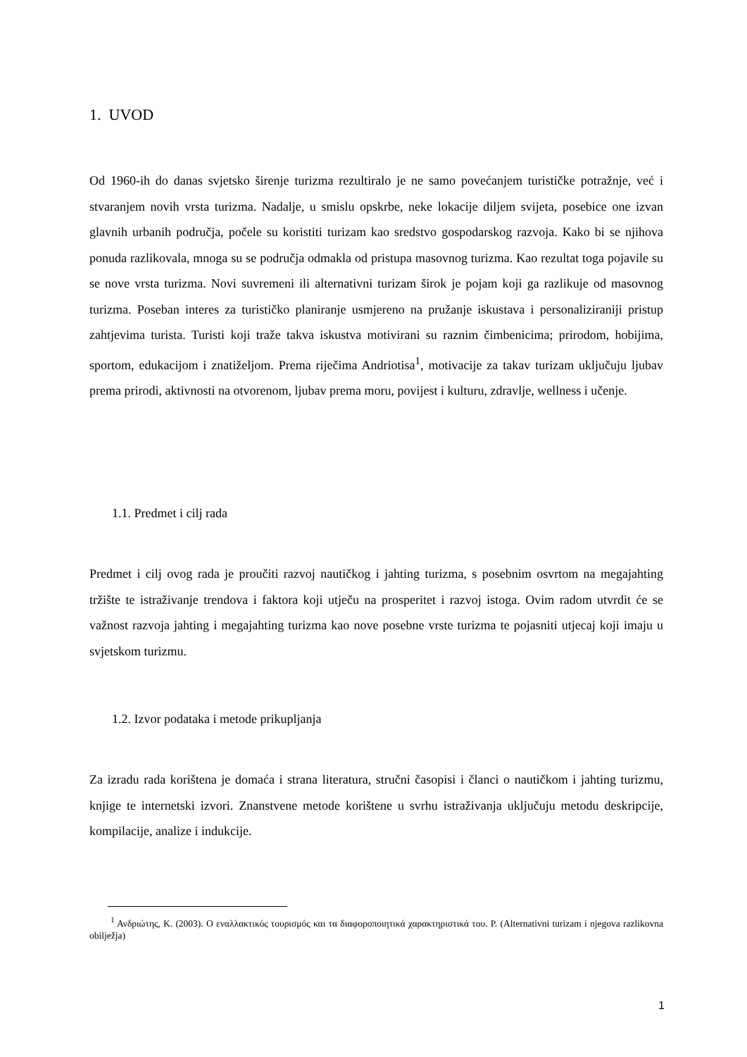1. UVOD
Od 1960-ih do danas svjetsko širenje turizma rezultiralo je ne samo povećanjem turističke potražnje, već i stvaranjem novih vrsta turizma. Nadalje, u smislu opskrbe, neke lokacije diljem svijeta, posebice one izvan glavnih urbanih područja, počele su koristiti turizam kao sredstvo gospodarskog razvoja. Kako bi se njihova ponuda razlikovala, mnoga su se područja odmakla od pristupa masovnog turizma. Kao rezultat toga pojavile su se nove vrsta turizma. Novi suvremeni ili alternativni turizam širok je pojam koji ga razlikuje od masovnog turizma. Poseban interes za turističko planiranje usmjereno na pružanje iskustava i personaliziraniji pristup zahtjevima turista. Turisti koji traže takva iskustva motivirani su raznim čimbenicima; prirodom, hobijima, sportom, edukacijom i znatiželjom. Prema riječima Andriotisa<sup>1</sup>, motivacije za takav turizam uključuju ljubav prema prirodi, aktivnosti na otvorenom, ljubav prema moru, povijest i kulturu, zdravlje, wellness i učenje.
1.1. Predmet i cilj rada
Predmet i cilj ovog rada je proučiti razvoj nautičkog i jahting turizma, s posebnim osvrtom na megajahting tržište te istraživanje trendova i faktora koji utječu na prosperitet i razvoj istoga. Ovim radom utvrdit će se važnost razvoja jahting i megajahting turizma kao nove posebne vrste turizma te pojasniti utjecaj koji imaju u svjetskom turizmu.
1.2. Izvor podataka i metode prikupljanja
Za izradu rada korištena je domaća i strana literatura, stručni časopisi i članci o nautičkom i jahting turizmu, knjige te internetski izvori. Znanstvene metode korištene u svrhu istraživanja uključuju metodu deskripcije, kompilacije, analize i indukcije.
<sup>1</sup> Ανδριώτης, Κ. (2003). Ο εναλλακτικός τουρισμός και τα διαφοροποιητικά χαρακτηριστικά του. P. (Alternativni turizam i njegova razlikovna obilježja)
1